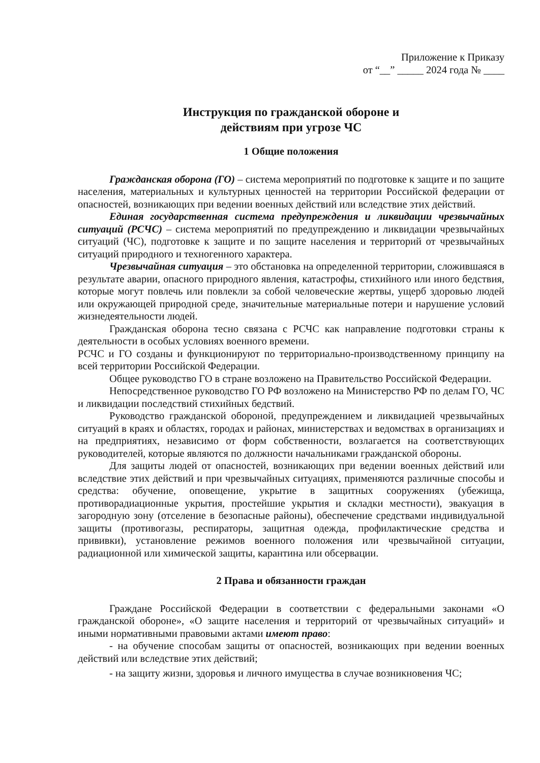Приложение к Приказу
от “__” _____ 2024 года № ____
Инструкция по гражданской обороне и
действиям при угрозе ЧС
1 Общие положения
Гражданская оборона (ГО) – система мероприятий по подготовке к защите и по защите населения, материальных и культурных ценностей на территории Российской федерации от опасностей, возникающих при ведении военных действий или вследствие этих действий.
Единая государственная система предупреждения и ликвидации чрезвычайных ситуаций (РСЧС) – система мероприятий по предупреждению и ликвидации чрезвычайных ситуаций (ЧС), подготовке к защите и по защите населения и территорий от чрезвычайных ситуаций природного и техногенного характера.
Чрезвычайная ситуация – это обстановка на определенной территории, сложившаяся в результате аварии, опасного природного явления, катастрофы, стихийного или иного бедствия, которые могут повлечь или повлекли за собой человеческие жертвы, ущерб здоровью людей или окружающей природной среде, значительные материальные потери и нарушение условий жизнедеятельности людей.
Гражданская оборона тесно связана с РСЧС как направление подготовки страны к деятельности в особых условиях военного времени.
РСЧС и ГО созданы и функционируют по территориально-производственному принципу на всей территории Российской Федерации.
Общее руководство ГО в стране возложено на Правительство Российской Федерации.
Непосредственное руководство ГО РФ возложено на Министерство РФ по делам ГО, ЧС и ликвидации последствий стихийных бедствий.
Руководство гражданской обороной, предупреждением и ликвидацией чрезвычайных ситуаций в краях и областях, городах и районах, министерствах и ведомствах в организациях и на предприятиях, независимо от форм собственности, возлагается на соответствующих руководителей, которые являются по должности начальниками гражданской обороны.
Для защиты людей от опасностей, возникающих при ведении военных действий или вследствие этих действий и при чрезвычайных ситуациях, применяются различные способы и средства: обучение, оповещение, укрытие в защитных сооружениях (убежища, противорадиационные укрытия, простейшие укрытия и складки местности), эвакуация в загородную зону (отселение в безопасные районы), обеспечение средствами индивидуальной защиты (противогазы, респираторы, защитная одежда, профилактические средства и прививки), установление режимов военного положения или чрезвычайной ситуации, радиационной или химической защиты, карантина или обсервации.
2 Права и обязанности граждан
Граждане Российской Федерации в соответствии с федеральными законами «О гражданской обороне», «О защите населения и территорий от чрезвычайных ситуаций» и иными нормативными правовыми актами имеют право:
- на обучение способам защиты от опасностей, возникающих при ведении военных действий или вследствие этих действий;
- на защиту жизни, здоровья и личного имущества в случае возникновения ЧС;